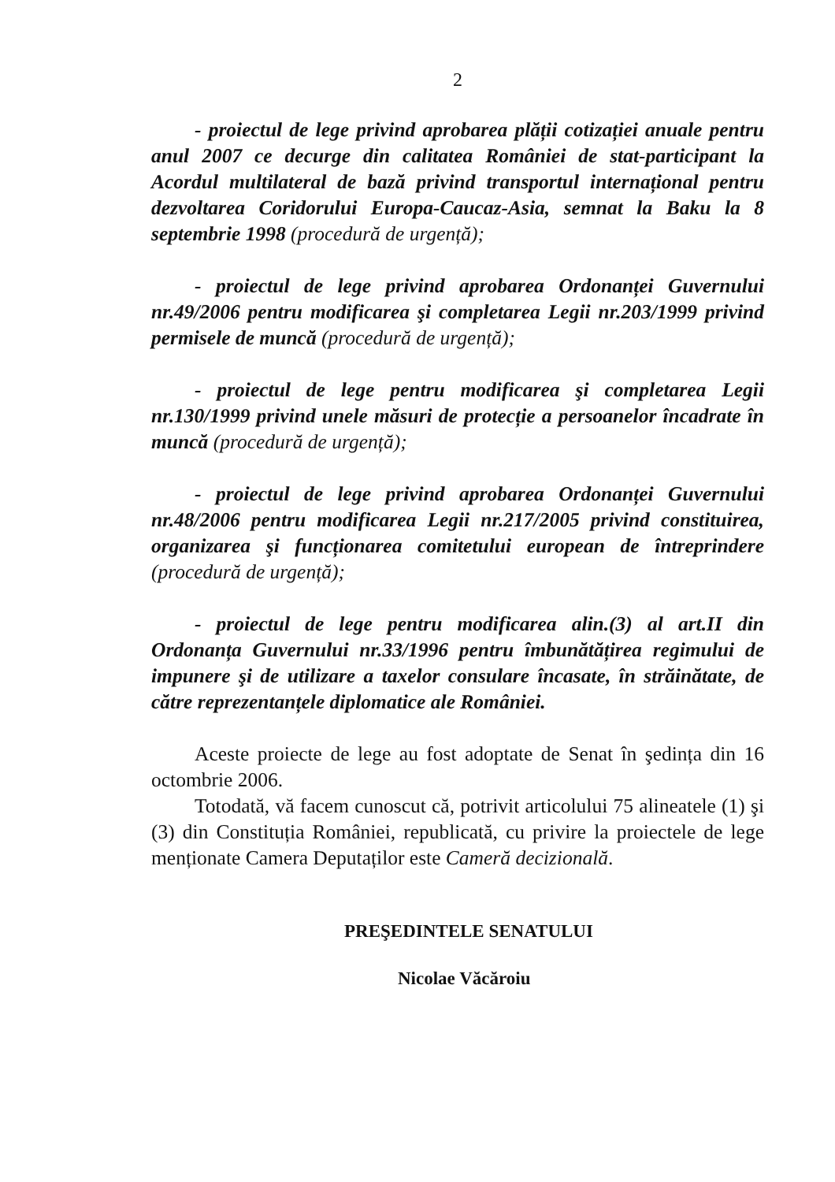2
- proiectul de lege privind aprobarea plății cotizației anuale pentru anul 2007 ce decurge din calitatea României de stat-participant la Acordul multilateral de bază privind transportul internațional pentru dezvoltarea Coridorului Europa-Caucaz-Asia, semnat la Baku la 8 septembrie 1998 (procedură de urgență);
- proiectul de lege privind aprobarea Ordonanței Guvernului nr.49/2006 pentru modificarea şi completarea Legii nr.203/1999 privind permisele de muncă (procedură de urgență);
- proiectul de lege pentru modificarea şi completarea Legii nr.130/1999 privind unele măsuri de protecție a persoanelor încadrate în muncă (procedură de urgență);
- proiectul de lege privind aprobarea Ordonanței Guvernului nr.48/2006 pentru modificarea Legii nr.217/2005 privind constituirea, organizarea şi funcționarea comitetului european de întreprindere (procedură de urgență);
- proiectul de lege pentru modificarea alin.(3) al art.II din Ordonanța Guvernului nr.33/1996 pentru îmbunătățirea regimului de impunere şi de utilizare a taxelor consulare încasate, în străinătate, de către reprezentanțele diplomatice ale României.
Aceste proiecte de lege au fost adoptate de Senat în şedința din 16 octombrie 2006.
Totodată, vă facem cunoscut că, potrivit articolului 75 alineatele (1) şi (3) din Constituția României, republicată, cu privire la proiectele de lege menționate Camera Deputaților este Cameră decizională.
PREŞEDINTELE SENATULUI
Nicolae Văcăroiu